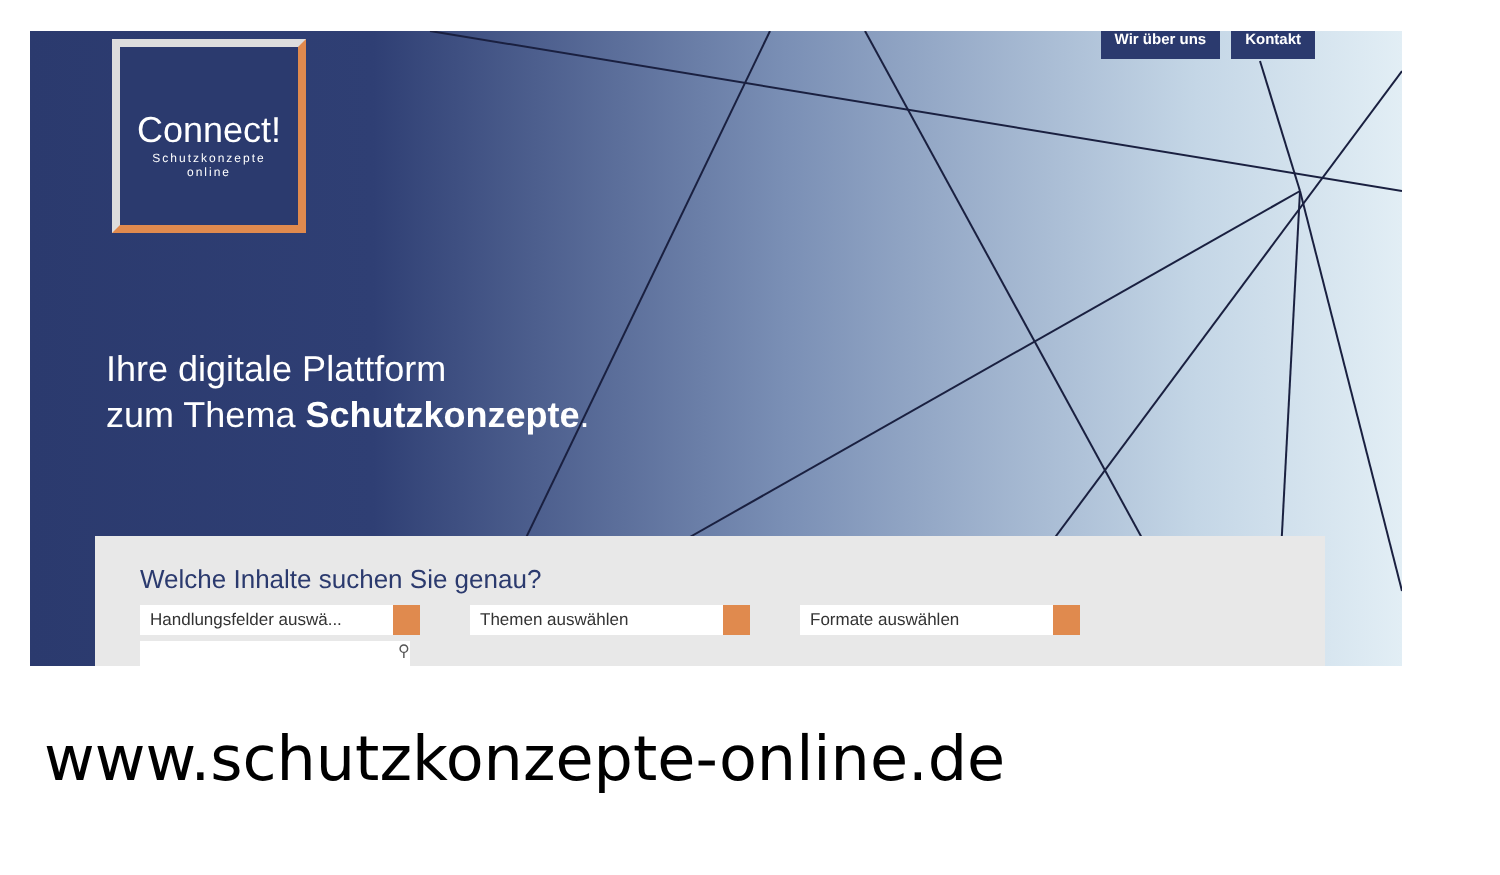Wir über uns Kontakt
Connect!
Schutzkonzepte
online
Ihre digitale Plattform
zum Thema Schutzkonzepte.
Welche Inhalte suchen Sie genau?
Handlungsfelder auswä... Themen auswählen Formate auswählen
⚲
www.schutzkonzepte-online.de